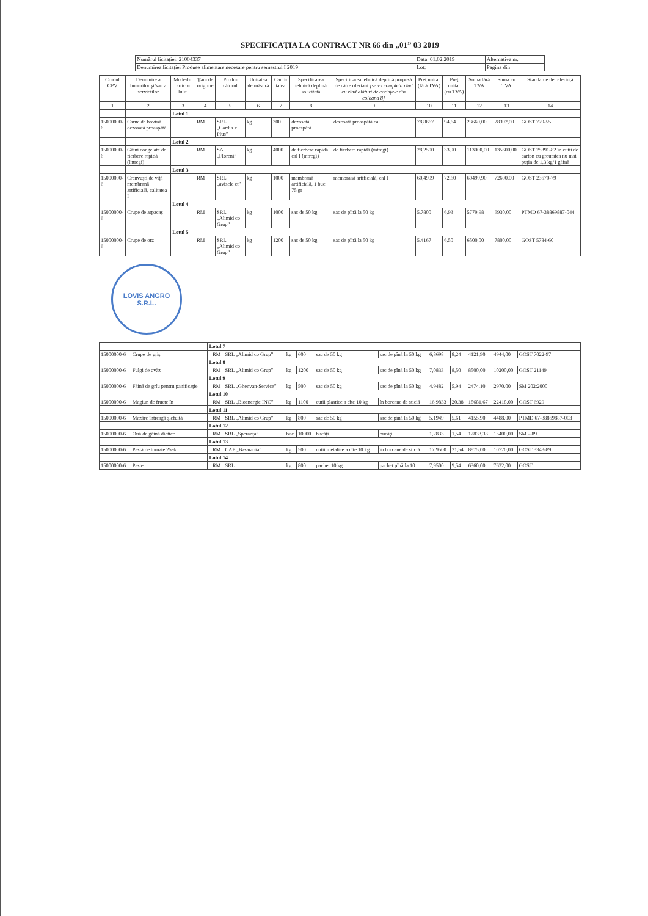SPECIFICAŢIA LA CONTRACT NR 66 din „01” 03 2019
| Numărul licitaţiei: 21004337 | Data: 01.02.2019 | Alternativa nr. |
| Denumirea licitaţiei Produse alimentare necesare pentru semestrul I 2019 | Lot: | Pagina din |
| Co-dul CPV | Denumire a bunurilor şi/sau a serviciilor | Mode-lul artico-lului | Ţara de origi-ne | Produ-cătorul | Unitatea de măsură | Canti-tatea | Specificarea tehnică deplină solicitată | Specificarea tehnică deplină propusă de către ofertant [se va completa rînd cu rînd alături de cerinţele din coloana 8] | Preţ unitar (fără TVA) | Preţ unitar (cu TVA) | Suma fără TVA | Suma cu TVA | Standarde de referinţă |
| --- | --- | --- | --- | --- | --- | --- | --- | --- | --- | --- | --- | --- | --- |
| 1 | 2 | 3 | 4 | 5 | 6 | 7 | 8 | 9 | 10 | 11 | 12 | 13 | 14 |
| | | Lotul 1 | | | | | | | | | | | |
| 15000000-6 | Carne de bovină dezosată proaspătă | | RM | SRL „Cardia x Plus” | kg | 300 | dezosată proaspătă | dezosată proaspătă cal I | 78,8667 | 94,64 | 23660,00 | 28392,00 | GOST 779-55 |
| | | Lotul 2 | | | | | | | | | | | |
| 15000000-6 | Găini congelate de fierbere rapidă (întregi) | | RM | SA „Floreni” | kg | 4000 | de fierbere rapidă cal I (întregi) | de fierbere rapidă (întregi) | 28,2500 | 33,90 | 113000,00 | 135600,00 | GOST 25391-82 în cutii de carton cu greutatea nu mai puţin de 1,3 kg/1 găină |
| | | Lotul 3 | | | | | | | | | | | |
| 15000000-6 | Crenvuşti de viţă membrană artificială, calitatea I | | RM | SRL „avisele ct” | kg | 1000 | membrană artificială, 1 buc 75 gr | membrană artificială, cal I | 60,4999 | 72,60 | 60499,90 | 72600,00 | GOST 23670-79 |
| | | Lotul 4 | | | | | | | | | | | |
| 15000000-6 | Crupe de arpacaş | | RM | SRL „Alimid co Grup” | kg | 1000 | sac de 50 kg | sac de pînă la 50 kg | 5,7800 | 6,93 | 5779,98 | 6930,00 | PTMD 67-38869887-044 |
| | | Lotul 5 | | | | | | | | | | | |
| 15000000-6 | Crupe de orz | | RM | SRL „Alimid co Grup” | kg | 1200 | sac de 50 kg | sac de pînă la 50 kg | 5,4167 | 6,50 | 6500,00 | 7800,00 | GOST 5784-60 |
LOVIS ANGRO
S.R.L.
| | | Lotul 7 | | | | | | | | | | | |
| 15000000-6 | Crupe de griş | | RM | SRL „Alimid co Grup” | kg | 600 | sac de 50 kg | sac de pînă la 50 kg | 6,8698 | 8,24 | 4121,90 | 4944,00 | GOST 7022-97 |
| | | Lotul 8 | | | | | | | | | | | |
| 15000000-6 | Fulgi de ovăz | | RM | SRL „Alimid co Grup” | kg | 1200 | sac de 50 kg | sac de pînă la 50 kg | 7,0833 | 8,50 | 8500,00 | 10200,00 | GOST 21149 |
| | | Lotul 9 | | | | | | | | | | | |
| 15000000-6 | Făină de grîu pentru panificaţie | | RM | SRL „Ghenvan-Service” | kg | 500 | sac de 50 kg | sac de pînă la 50 kg | 4,9482 | 5,94 | 2474,10 | 2970,00 | SM 202:2000 |
| | | Lotul 10 | | | | | | | | | | | |
| 15000000-6 | Magiun de fructe în | | RM | SRL „Bioenergie INC” | kg | 1100 | cutii plastice a cîte 10 kg | în borcane de sticlă | 16,9833 | 20,38 | 18681,67 | 22418,00 | GOST 6929 |
| | | Lotul 11 | | | | | | | | | | | |
| 15000000-6 | Mazăre întreagă şlefuită | | RM | SRL „Alimid co Grup” | kg | 800 | sac de 50 kg | sac de pînă la 50 kg | 5,1949 | 5,61 | 4155,90 | 4488,00 | PTMD 67-38869887-003 |
| | | Lotul 12 | | | | | | | | | | | |
| 15000000-6 | Ouă de găină dietice | | RM | SRL „Speranţa” | buc | 10000 | bucăţi | bucăţi | 1,2833 | 1,54 | 12833,33 | 15400,00 | SM – 89 |
| | | Lotul 13 | | | | | | | | | | | |
| 15000000-6 | Pastă de tomate 25% | | RM | CAP „Basarabia” | kg | 500 | cutii metalice a cîte 10 kg | în borcane de sticlă | 17,9500 | 21,54 | 8975,00 | 10770,00 | GOST 3343-89 |
| | | Lotul 14 | | | | | | | | | | | |
| 15000000-6 | Paste | | RM | SRL | kg | 800 | pachet 10 kg | pachet pînă la 10 | 7,9500 | 9,54 | 6360,00 | 7632,00 | GOST |